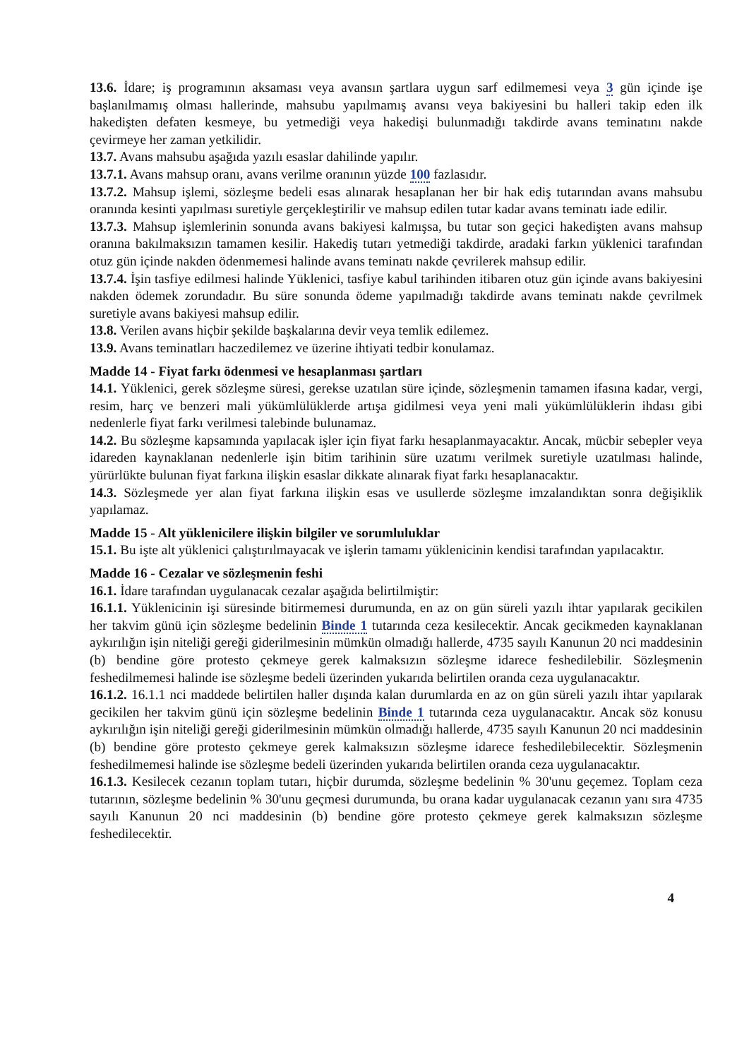13.6. İdare; iş programının aksaması veya avansın şartlara uygun sarf edilmemesi veya 3 gün içinde işe başlanılmamış olması hallerinde, mahsubu yapılmamış avansı veya bakiyesini bu halleri takip eden ilk hakedişten defaten kesmeye, bu yetmediği veya hakedişi bulunmadığı takdirde avans teminatını nakde çevirmeye her zaman yetkilidir.
13.7. Avans mahsubu aşağıda yazılı esaslar dahilinde yapılır.
13.7.1. Avans mahsup oranı, avans verilme oranının yüzde 100 fazlasıdır.
13.7.2. Mahsup işlemi, sözleşme bedeli esas alınarak hesaplanan her bir hak ediş tutarından avans mahsubu oranında kesinti yapılması suretiyle gerçekleştirilir ve mahsup edilen tutar kadar avans teminatı iade edilir.
13.7.3. Mahsup işlemlerinin sonunda avans bakiyesi kalmışsa, bu tutar son geçici hakedişten avans mahsup oranına bakılmaksızın tamamen kesilir. Hakediş tutarı yetmediği takdirde, aradaki farkın yüklenici tarafından otuz gün içinde nakden ödenmemesi halinde avans teminatı nakde çevrilerek mahsup edilir.
13.7.4. İşin tasfiye edilmesi halinde Yüklenici, tasfiye kabul tarihinden itibaren otuz gün içinde avans bakiyesini nakden ödemek zorundadır. Bu süre sonunda ödeme yapılmadığı takdirde avans teminatı nakde çevrilmek suretiyle avans bakiyesi mahsup edilir.
13.8. Verilen avans hiçbir şekilde başkalarına devir veya temlik edilemez.
13.9. Avans teminatları haczedilemez ve üzerine ihtiyati tedbir konulamaz.
Madde 14 - Fiyat farkı ödenmesi ve hesaplanması şartları
14.1. Yüklenici, gerek sözleşme süresi, gerekse uzatılan süre içinde, sözleşmenin tamamen ifasına kadar, vergi, resim, harç ve benzeri mali yükümlülüklerde artışa gidilmesi veya yeni mali yükümlülüklerin ihdası gibi nedenlerle fiyat farkı verilmesi talebinde bulunamaz.
14.2. Bu sözleşme kapsamında yapılacak işler için fiyat farkı hesaplanmayacaktır. Ancak, mücbir sebepler veya idareden kaynaklanan nedenlerle işin bitim tarihinin süre uzatımı verilmek suretiyle uzatılması halinde, yürürlükte bulunan fiyat farkına ilişkin esaslar dikkate alınarak fiyat farkı hesaplanacaktır.
14.3. Sözleşmede yer alan fiyat farkına ilişkin esas ve usullerde sözleşme imzalandıktan sonra değişiklik yapılamaz.
Madde 15 - Alt yüklenicilere ilişkin bilgiler ve sorumluluklar
15.1. Bu işte alt yüklenici çalıştırılmayacak ve işlerin tamamı yüklenicinin kendisi tarafından yapılacaktır.
Madde 16 - Cezalar ve sözleşmenin feshi
16.1. İdare tarafından uygulanacak cezalar aşağıda belirtilmiştir:
16.1.1. Yüklenicinin işi süresinde bitirmemesi durumunda, en az on gün süreli yazılı ihtar yapılarak gecikilen her takvim günü için sözleşme bedelinin Binde 1 tutarında ceza kesilecektir. Ancak gecikmeden kaynaklanan aykırılığın işin niteliği gereği giderilmesinin mümkün olmadığı hallerde, 4735 sayılı Kanunun 20 nci maddesinin (b) bendine göre protesto çekmeye gerek kalmaksızın sözleşme idarece feshedilebilir. Sözleşmenin feshedilmemesi halinde ise sözleşme bedeli üzerinden yukarıda belirtilen oranda ceza uygulanacaktır.
16.1.2. 16.1.1 nci maddede belirtilen haller dışında kalan durumlarda en az on gün süreli yazılı ihtar yapılarak gecikilen her takvim günü için sözleşme bedelinin Binde 1 tutarında ceza uygulanacaktır. Ancak söz konusu aykırılığın işin niteliği gereği giderilmesinin mümkün olmadığı hallerde, 4735 sayılı Kanunun 20 nci maddesinin (b) bendine göre protesto çekmeye gerek kalmaksızın sözleşme idarece feshedilebilecektir. Sözleşmenin feshedilmemesi halinde ise sözleşme bedeli üzerinden yukarıda belirtilen oranda ceza uygulanacaktır.
16.1.3. Kesilecek cezanın toplam tutarı, hiçbir durumda, sözleşme bedelinin % 30'unu geçemez. Toplam ceza tutarının, sözleşme bedelinin % 30'unu geçmesi durumunda, bu orana kadar uygulanacak cezanın yanı sıra 4735 sayılı Kanunun 20 nci maddesinin (b) bendine göre protesto çekmeye gerek kalmaksızın sözleşme feshedilecektir.
4